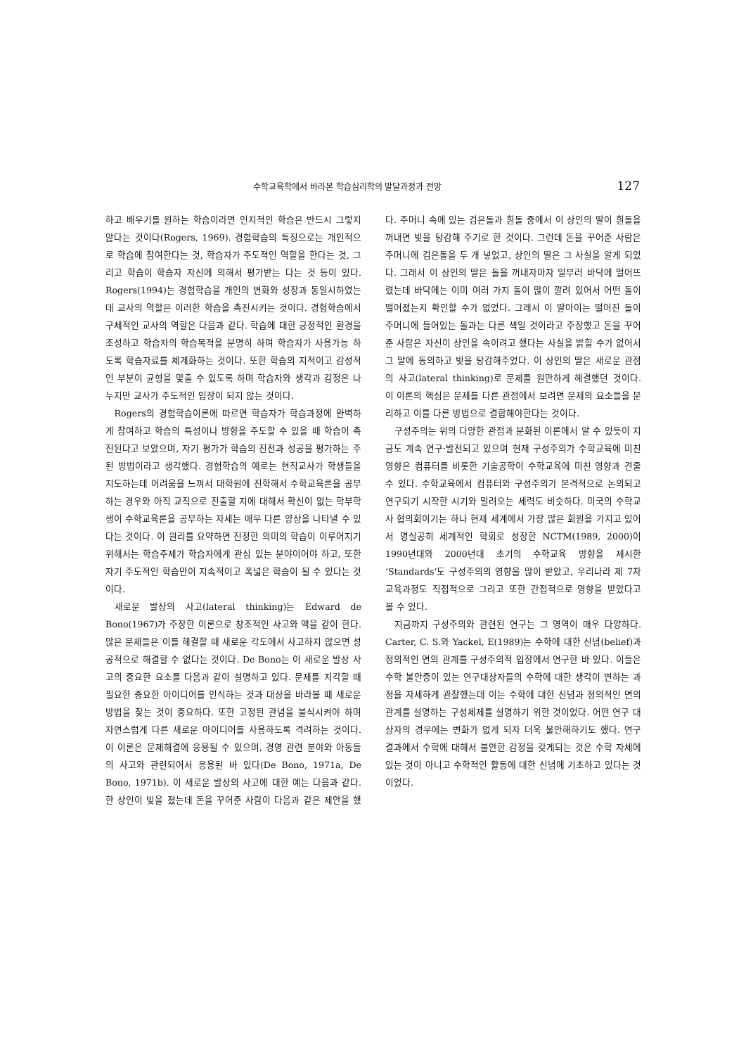수학교육학에서 바라본 학습심리학의 발달과정과 전망 127
하고 배우기를 원하는 학습이라면 인지적인 학습은 반드시 그렇지 않다는 것이다(Rogers, 1969). 경험학습의 특징으로는 개인적으로 학습에 참여한다는 것, 학습자가 주도적인 역할을 한다는 것, 그리고 학습이 학습자 자신에 의해서 평가받는 다는 것 등이 있다. Rogers(1994)는 경험학습을 개인의 변화와 성장과 동일시하였는데 교사의 역할은 이러한 학습을 촉진시키는 것이다. 경험학습에서 구체적인 교사의 역할은 다음과 같다. 학습에 대한 긍정적인 환경을 조성하고 학습자의 학습목적을 분명히 하며 학습자가 사용가능 하도록 학습자료를 체계화하는 것이다. 또한 학습의 지적이고 감성적인 부분이 균형을 맞출 수 있도록 하며 학습자와 생각과 감정은 나누지만 교사가 주도적인 입장이 되지 않는 것이다.
Rogers의 경험학습이론에 따르면 학습자가 학습과정에 완벽하게 참여하고 학습의 특성이나 방향을 주도할 수 있을 때 학습이 촉진된다고 보았으며, 자기 평가가 학습의 진전과 성공을 평가하는 주된 방법이라고 생각했다. 경험학습의 예로는 현직교사가 학생들을 지도하는데 어려움을 느껴서 대학원에 진학해서 수학교육론을 공부하는 경우와 아직 교직으로 진출할 지에 대해서 확신이 없는 학부학생이 수학교육론을 공부하는 자세는 매우 다른 양상을 나타낼 수 있다는 것이다. 이 원리를 요약하면 진정한 의미의 학습이 이루어지기 위해서는 학습주제가 학습자에게 관심 있는 분야이어야 하고, 또한 자기 주도적인 학습만이 지속적이고 폭넓은 학습이 될 수 있다는 것이다.
새로운 발상의 사고(lateral thinking)는 Edward de Bono(1967)가 주장한 이론으로 창조적인 사고와 맥을 같이 한다. 많은 문제들은 이를 해결할 때 새로운 각도에서 사고하지 않으면 성공적으로 해결할 수 없다는 것이다. De Bono는 이 새로운 발상 사고의 중요한 요소를 다음과 같이 설명하고 있다. 문제를 지각할 때 필요한 중요한 아이디어를 인식하는 것과 대상을 바라볼 때 새로운 방법을 찾는 것이 중요하다. 또한 고정된 관념을 불식시켜야 하며 자연스럽게 다른 새로운 아이디어를 사용하도록 격려하는 것이다. 이 이론은 문제해결에 응용될 수 있으며, 경영 관련 분야와 아동들의 사고와 관련되어서 응용된 바 있다(De Bono, 1971a, De Bono, 1971b). 이 새로운 발상의 사고에 대한 예는 다음과 같다. 한 상인이 빚을 졌는데 돈을 꾸어준 사람이 다음과 같은 제안을 했다. 주머니 속에 있는 검은돌과 흰돌 중에서 이 상인의 딸이 흰돌을 꺼내면 빚을 탕감해 주기로 한 것이다. 그런데 돈을 꾸어준 사람은 주머니에 검은돌을 두 개 넣었고, 상인의 딸은 그 사실을 알게 되었다. 그래서 이 상인의 딸은 돌을 꺼내자마자 일부러 바닥에 떨어뜨렸는데 바닥에는 이미 여러 가지 돌이 많이 깔려 있어서 어떤 돌이 떨어졌는지 확인할 수가 없었다. 그래서 이 딸아이는 떨어진 돌이 주머니에 들어있는 돌과는 다른 색일 것이라고 주장했고 돈을 꾸어준 사람은 자신이 상인을 속이려고 했다는 사실을 밝힐 수가 없어서 그 말에 동의하고 빚을 탕감해주었다. 이 상인의 딸은 새로운 관점의 사고(lateral thinking)로 문제를 원만하게 해결했던 것이다. 이 이론의 핵심은 문제를 다른 관점에서 보려면 문제의 요소들을 분리하고 이를 다른 방법으로 결합해야한다는 것이다.
구성주의는 위의 다양한 관점과 분화된 이론에서 알 수 있듯이 지금도 계속 연구·발전되고 있으며 현재 구성주의가 수학교육에 미친 영향은 컴퓨터를 비롯한 기술공학이 수학교육에 미친 영향과 견줄 수 있다. 수학교육에서 컴퓨터와 구성주의가 본격적으로 논의되고 연구되기 시작한 시기와 밀려오는 세력도 비슷하다. 미국의 수학교사 협의회이기는 하나 현재 세계에서 가장 많은 회원을 가지고 있어서 명실공히 세계적인 학회로 성장한 NCTM(1989, 2000)이 1990년대와 2000년대 초기의 수학교육 방향을 제시한 ‘Standards’도 구성주의의 영향을 많이 받았고, 우리나라 제 7차 교육과정도 직접적으로 그리고 또한 간접적으로 영향을 받았다고 볼 수 있다.
지금까지 구성주의와 관련된 연구는 그 영역이 매우 다양하다. Carter, C. S.와 Yackel, E(1989)는 수학에 대한 신념(belief)과 정의적인 면의 관계를 구성주의적 입장에서 연구한 바 있다. 이들은 수학 불안증이 있는 연구대상자들의 수학에 대한 생각이 변하는 과정을 자세하게 관찰했는데 이는 수학에 대한 신념과 정의적인 면의 관계를 설명하는 구성체제를 설명하기 위한 것이었다. 어떤 연구 대상자의 경우에는 변화가 없게 되자 더욱 불안해하기도 했다. 연구 결과에서 수학에 대해서 불안한 감정을 갖게되는 것은 수학 자체에 있는 것이 아니고 수학적인 활동에 대한 신념에 기초하고 있다는 것이었다.